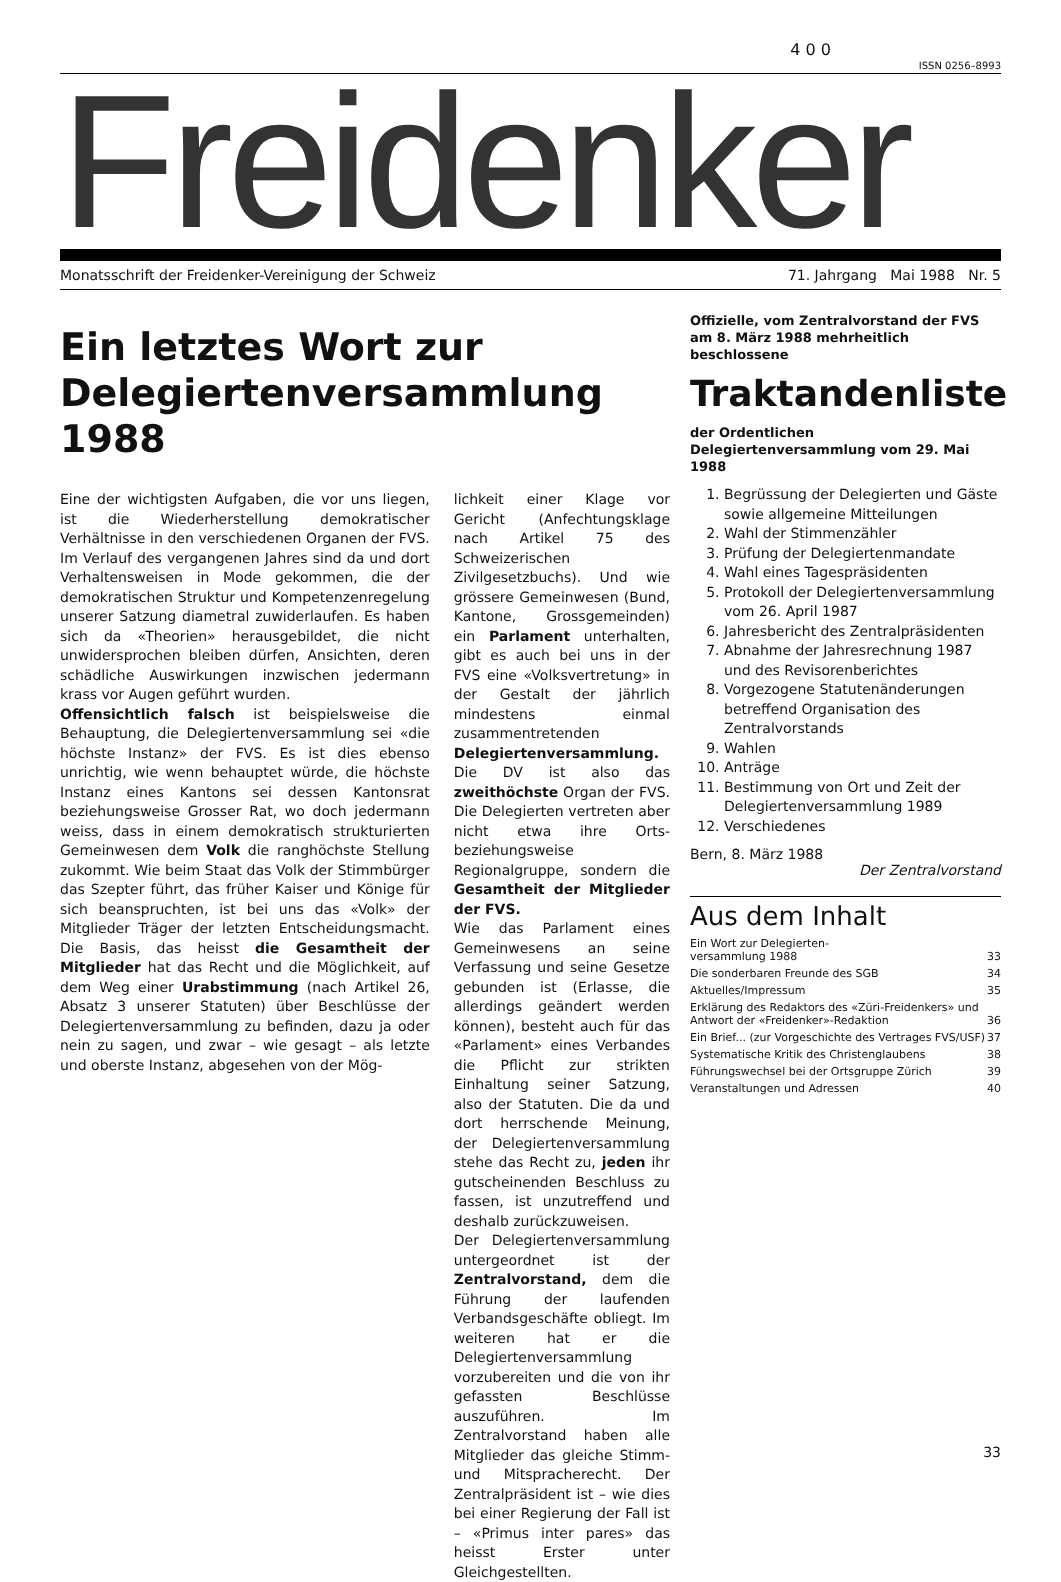4 0 0
ISSN 0256–8993
Freidenker
Monatsschrift der Freidenker-Vereinigung der Schweiz 71. Jahrgang Mai 1988 Nr. 5
Ein letztes Wort zur Delegiertenversammlung 1988
Eine der wichtigsten Aufgaben, die vor uns liegen, ist die Wiederherstellung demokratischer Verhältnisse in den verschiedenen Organen der FVS. Im Verlauf des vergangenen Jahres sind da und dort Verhaltensweisen in Mode gekommen, die der demokratischen Struktur und Kompetenzenregelung unserer Satzung diametral zuwiderlaufen. Es haben sich da «Theorien» herausgebildet, die nicht unwidersprochen bleiben dürfen, Ansichten, deren schädliche Auswirkungen inzwischen jedermann krass vor Augen geführt wurden.
Offensichtlich falsch ist beispielsweise die Behauptung, die Delegiertenversammlung sei «die höchste Instanz» der FVS. Es ist dies ebenso unrichtig, wie wenn behauptet würde, die höchste Instanz eines Kantons sei dessen Kantonsrat beziehungsweise Grosser Rat, wo doch jedermann weiss, dass in einem demokratisch strukturierten Gemeinwesen dem Volk die ranghöchste Stellung zukommt. Wie beim Staat das Volk der Stimmbürger das Szepter führt, das früher Kaiser und Könige für sich beanspruchten, ist bei uns das «Volk» der Mitglieder Träger der letzten Entscheidungsmacht. Die Basis, das heisst die Gesamtheit der Mitglieder hat das Recht und die Möglichkeit, auf dem Weg einer Urabstimmung (nach Artikel 26, Absatz 3 unserer Statuten) über Beschlüsse der Delegiertenversammlung zu befinden, dazu ja oder nein zu sagen, und zwar – wie gesagt – als letzte und oberste Instanz, abgesehen von der Mög-
lichkeit einer Klage vor Gericht (Anfechtungsklage nach Artikel 75 des Schweizerischen Zivilgesetzbuchs). Und wie grössere Gemeinwesen (Bund, Kantone, Grossgemeinden) ein Parlament unterhalten, gibt es auch bei uns in der FVS eine «Volksvertretung» in der Gestalt der jährlich mindestens einmal zusammentretenden Delegiertenversammlung. Die DV ist also das zweithöchste Organ der FVS. Die Delegierten vertreten aber nicht etwa ihre Orts- beziehungsweise Regionalgruppe, sondern die Gesamtheit der Mitglieder der FVS.
Wie das Parlament eines Gemeinwesens an seine Verfassung und seine Gesetze gebunden ist (Erlasse, die allerdings geändert werden können), besteht auch für das «Parlament» eines Verbandes die Pflicht zur strikten Einhaltung seiner Satzung, also der Statuten. Die da und dort herrschende Meinung, der Delegiertenversammlung stehe das Recht zu, jeden ihr gutscheinenden Beschluss zu fassen, ist unzutreffend und deshalb zurückzuweisen.
Der Delegiertenversammlung untergeordnet ist der Zentralvorstand, dem die Führung der laufenden Verbandsgeschäfte obliegt. Im weiteren hat er die Delegiertenversammlung vorzubereiten und die von ihr gefassten Beschlüsse auszuführen. Im Zentralvorstand haben alle Mitglieder das gleiche Stimm- und Mitspracherecht. Der Zentralpräsident ist – wie dies bei einer Regierung der Fall ist – «Primus inter pares» das heisst Erster unter Gleichgestellten.
Offizielle, vom Zentralvorstand der FVS am 8. März 1988 mehrheitlich beschlossene
Traktandenliste
der Ordentlichen Delegiertenversammlung vom 29. Mai 1988
1. Begrüssung der Delegierten und Gäste sowie allgemeine Mitteilungen
2. Wahl der Stimmenzähler
3. Prüfung der Delegiertenmandate
4. Wahl eines Tagespräsidenten
5. Protokoll der Delegiertenversammlung vom 26. April 1987
6. Jahresbericht des Zentralpräsidenten
7. Abnahme der Jahresrechnung 1987 und des Revisorenberichtes
8. Vorgezogene Statutenänderungen betreffend Organisation des Zentralvorstands
9. Wahlen
10. Anträge
11. Bestimmung von Ort und Zeit der Delegiertenversammlung 1989
12. Verschiedenes
Bern, 8. März 1988
Der Zentralvorstand
Aus dem Inhalt
| Ein Wort zur Delegierten- versammlung 1988 | 33 |
| Die sonderbaren Freunde des SGB | 34 |
| Aktuelles/Impressum | 35 |
| Erklärung des Redaktors des «Züri-Freidenkers» und Antwort der «Freidenker»-Redaktion | 36 |
| Ein Brief... (zur Vorgeschichte des Vertrages FVS/USF) | 37 |
| Systematische Kritik des Christenglaubens | 38 |
| Führungswechsel bei der Ortsgruppe Zürich | 39 |
| Veranstaltungen und Adressen | 40 |
33